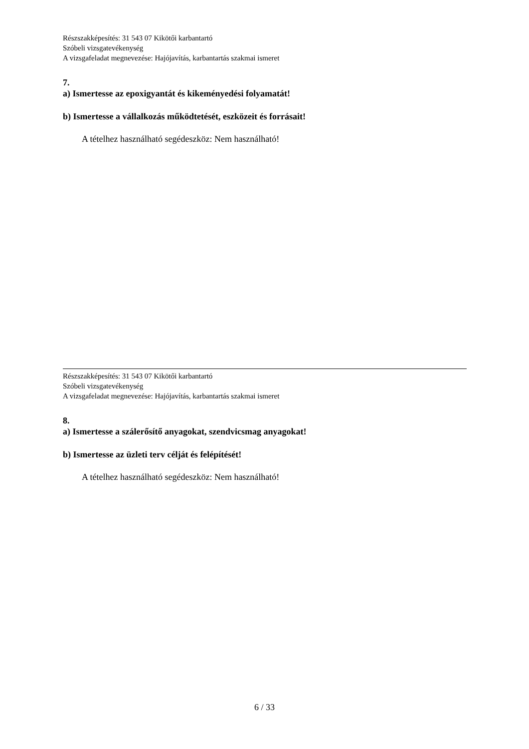Részszakképesítés: 31 543 07 Kikötői karbantartó
Szóbeli vizsgatevékenység
A vizsgafeladat megnevezése: Hajójavítás, karbantartás szakmai ismeret
7.
a) Ismertesse az epoxigyantát és kikeményedési folyamatát!
b) Ismertesse a vállalkozás működtetését, eszközeit és forrásait!
A tételhez használható segédeszköz: Nem használható!
Részszakképesítés: 31 543 07 Kikötői karbantartó
Szóbeli vizsgatevékenység
A vizsgafeladat megnevezése: Hajójavítás, karbantartás szakmai ismeret
8.
a) Ismertesse a szálerősítő anyagokat, szendvicsmag anyagokat!
b) Ismertesse az üzleti terv célját és felépítését!
A tételhez használható segédeszköz: Nem használható!
6 / 33